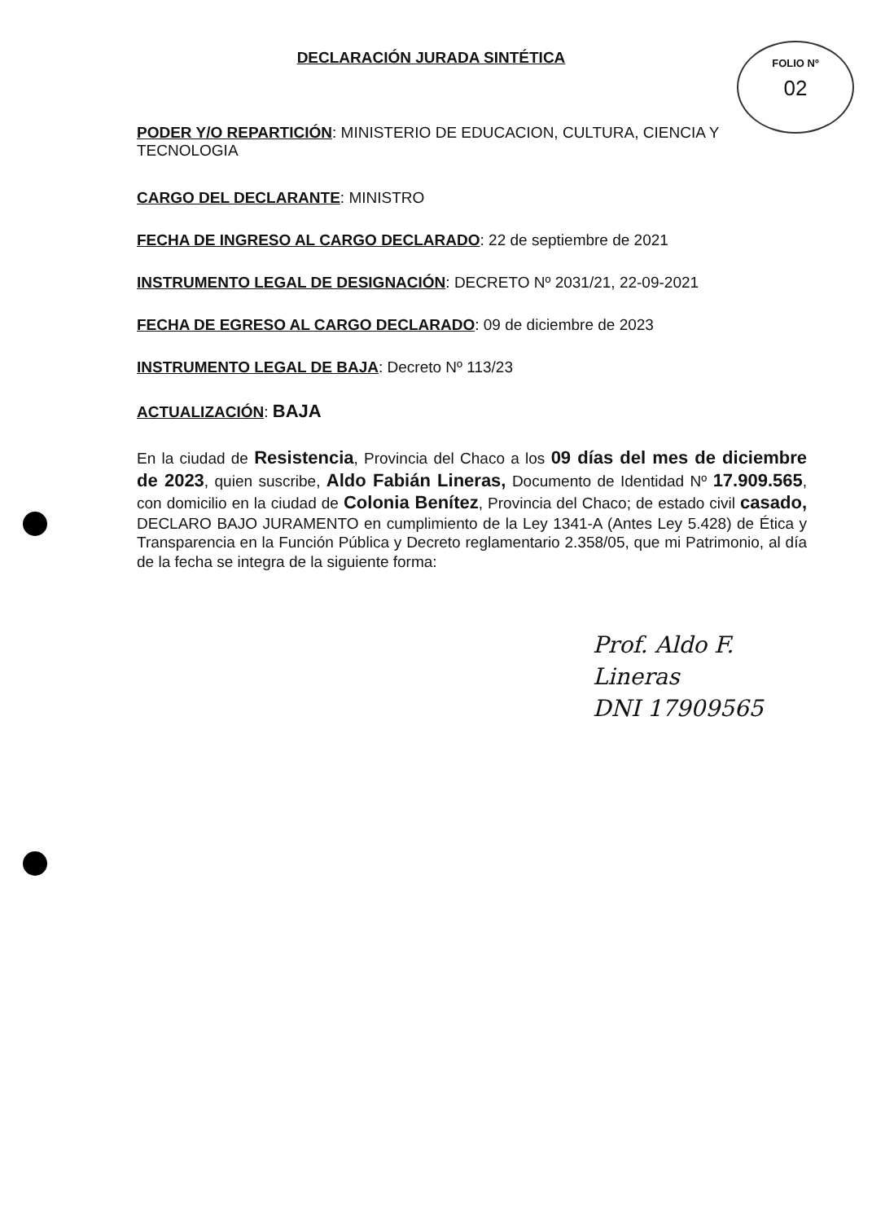FOLIO Nº
02
DECLARACIÓN JURADA SINTÉTICA
PODER Y/O REPARTICIÓN: MINISTERIO DE EDUCACION, CULTURA, CIENCIA Y TECNOLOGIA
CARGO DEL DECLARANTE: MINISTRO
FECHA DE INGRESO AL CARGO DECLARADO: 22 de septiembre de 2021
INSTRUMENTO LEGAL DE DESIGNACIÓN: DECRETO Nº 2031/21, 22-09-2021
FECHA DE EGRESO AL CARGO DECLARADO: 09 de diciembre de 2023
INSTRUMENTO LEGAL DE BAJA: Decreto Nº 113/23
ACTUALIZACIÓN: BAJA
En la ciudad de Resistencia, Provincia del Chaco a los 09 días del mes de diciembre de 2023, quien suscribe, Aldo Fabián Lineras, Documento de Identidad Nº 17.909.565, con domicilio en la ciudad de Colonia Benítez, Provincia del Chaco; de estado civil casado, DECLARO BAJO JURAMENTO en cumplimiento de la Ley 1341-A (Antes Ley 5.428) de Ética y Transparencia en la Función Pública y Decreto reglamentario 2.358/05, que mi Patrimonio, al día de la fecha se integra de la siguiente forma:
Prof. Aldo F. Lineras
DNI 17909565